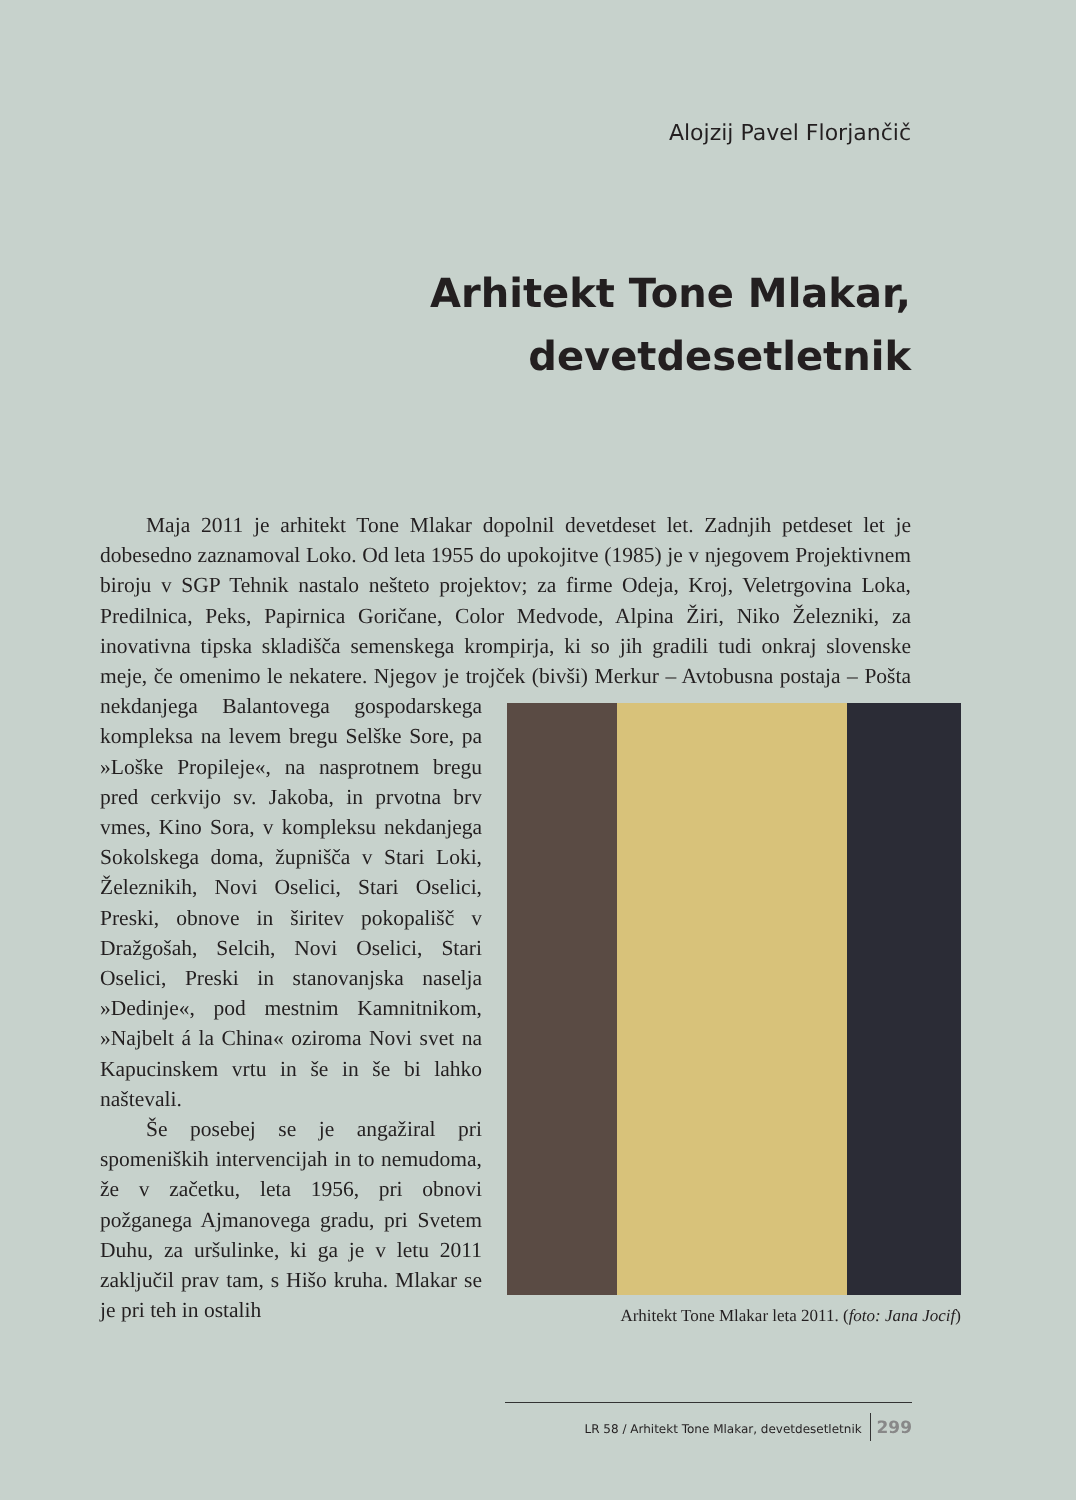Alojzij Pavel Florjančič
Arhitekt Tone Mlakar,
devetdesetletnik
Maja 2011 je arhitekt Tone Mlakar dopolnil devetdeset let. Zadnjih petdeset let je dobesedno zaznamoval Loko. Od leta 1955 do upokojitve (1985) je v njegovem Projektivnem biroju v SGP Tehnik nastalo nešteto projektov; za firme Odeja, Kroj, Veletrgovina Loka, Predilnica, Peks, Papirnica Goričane, Color Medvode, Alpina Žiri, Niko Železniki, za inovativna tipska skladišča semenskega krompirja, ki so jih gradili tudi onkraj slovenske meje, če omenimo le nekatere. Njegov je trojček (bivši) Merkur – Avtobusna postaja – Pošta nekdanjega Balantovega Arhitekt Tone Mlakar leta 2011. (foto: Jana Jocif) gospodarskega kompleksa na levem bregu Selške Sore, pa »Loške Propileje«, na nasprotnem bregu pred cerkvijo sv. Jakoba, in prvotna brv vmes, Kino Sora, v kompleksu nekdanjega Sokolskega doma, župnišča v Stari Loki, Železnikih, Novi Oselici, Stari Oselici, Preski, obnove in širitev pokopališč v Dražgošah, Selcih, Novi Oselici, Stari Oselici, Preski in stanovanjska naselja »Dedinje«, pod mestnim Kamnitnikom, »Najbelt á la China« oziroma Novi svet na Kapucinskem vrtu in še in še bi lahko naštevali.
Še posebej se je angažiral pri spomeniških intervencijah in to nemudoma, že v začetku, leta 1956, pri obnovi požganega Ajmanovega gradu, pri Svetem Duhu, za uršulinke, ki ga je v letu 2011 zaključil prav tam, s Hišo kruha. Mlakar se je pri teh in ostalih
LR 58 / Arhitekt Tone Mlakar, devetdesetletnik 299